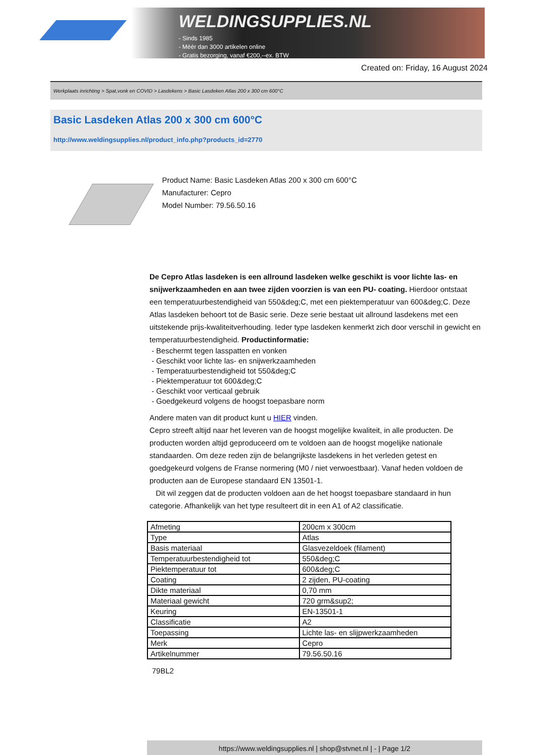WELDINGSUPPLIES.NL
- Sinds 1985
- Méér dan 3000 artikelen online
- Gratis bezorging, vanaf €200,--ex. BTW
Created on: Friday, 16 August 2024
Werkplaats inrichting > Spat,vonk en COVID > Lasdekens > Basic Lasdeken Atlas 200 x 300 cm 600°C
Basic Lasdeken Atlas 200 x 300 cm 600°C
http://www.weldingsupplies.nl/product_info.php?products_id=2770
Product Name: Basic Lasdeken Atlas 200 x 300 cm 600°C
Manufacturer: Cepro
Model Number: 79.56.50.16
De Cepro Atlas lasdeken is een allround lasdeken welke geschikt is voor lichte las- en snijwerkzaamheden en aan twee zijden voorzien is van een PU- coating. Hierdoor ontstaat een temperatuurbestendigheid van 550&deg;C, met een piektemperatuur van 600&deg;C. Deze Atlas lasdeken behoort tot de Basic serie. Deze serie bestaat uit allround lasdekens met een uitstekende prijs-kwaliteitverhouding. Ieder type lasdeken kenmerkt zich door verschil in gewicht en temperatuurbestendigheid. Productinformatie:
- Beschermt tegen lasspatten en vonken
- Geschikt voor lichte las- en snijwerkzaamheden
- Temperatuurbestendigheid tot 550&deg;C
- Piektemperatuur tot 600&deg;C
- Geschikt voor verticaal gebruik
- Goedgekeurd volgens de hoogst toepasbare norm
Andere maten van dit product kunt u HIER vinden.
Cepro streeft altijd naar het leveren van de hoogst mogelijke kwaliteit, in alle producten. De producten worden altijd geproduceerd om te voldoen aan de hoogst mogelijke nationale standaarden. Om deze reden zijn de belangrijkste lasdekens in het verleden getest en goedgekeurd volgens de Franse normering (M0 / niet verwoestbaar). Vanaf heden voldoen de producten aan de Europese standaard EN 13501-1.
Dit wil zeggen dat de producten voldoen aan de het hoogst toepasbare standaard in hun categorie. Afhankelijk van het type resulteert dit in een A1 of A2 classificatie.
| Afmeting | 200cm x 300cm |
| Type | Atlas |
| Basis materiaal | Glasvezeldoek (filament) |
| Temperatuurbestendigheid tot | 550&deg;C |
| Piektemperatuur tot | 600&deg;C |
| Coating | 2 zijden, PU-coating |
| Dikte materiaal | 0,70 mm |
| Materiaal gewicht | 720 grm&sup2; |
| Keuring | EN-13501-1 |
| Classificatie | A2 |
| Toepassing | Lichte las- en slijpwerkzaamheden |
| Merk | Cepro |
| Artikelnummer | 79.56.50.16 |
79BL2
https://www.weldingsupplies.nl | shop@stvnet.nl | - | Page 1/2